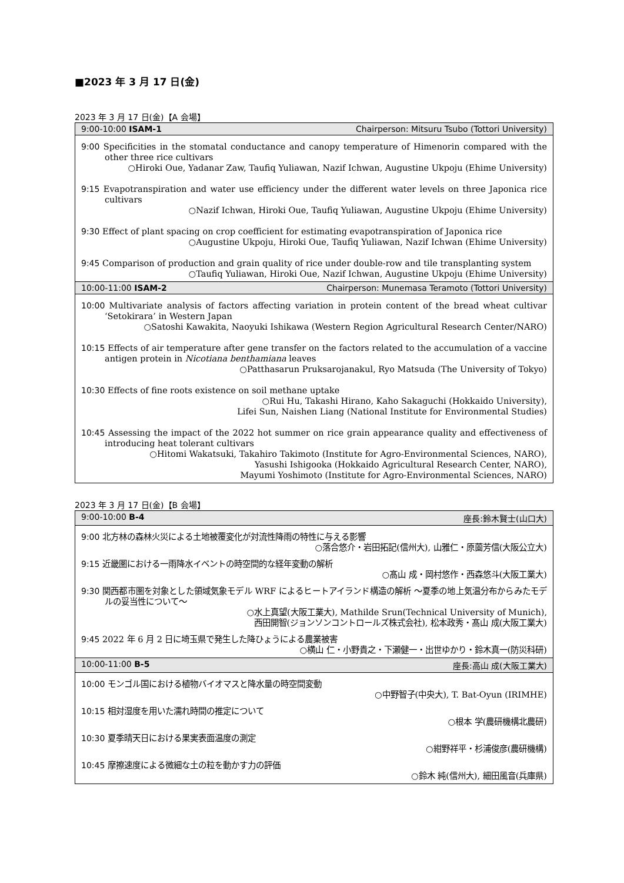■2023 年 3 月 17 日(金)
2023 年 3 月 17 日(金)【A 会場】
| 9:00-10:00 ISAM-1 Chairperson: Mitsuru Tsubo (Tottori University) |
| --- |
| 9:00 Specificities in the stomatal conductance and canopy temperature of Himenorin compared with the other three rice cultivars ○Hiroki Oue, Yadanar Zaw, Taufiq Yuliawan, Nazif Ichwan, Augustine Ukpoju (Ehime University) 9:15 Evapotranspiration and water use efficiency under the different water levels on three Japonica rice cultivars ○Nazif Ichwan, Hiroki Oue, Taufiq Yuliawan, Augustine Ukpoju (Ehime University) 9:30 Effect of plant spacing on crop coefficient for estimating evapotranspiration of Japonica rice ○Augustine Ukpoju, Hiroki Oue, Taufiq Yuliawan, Nazif Ichwan (Ehime University) 9:45 Comparison of production and grain quality of rice under double-row and tile transplanting system ○Taufiq Yuliawan, Hiroki Oue, Nazif Ichwan, Augustine Ukpoju (Ehime University) |
| 10:00-11:00 ISAM-2 Chairperson: Munemasa Teramoto (Tottori University) |
| 10:00 Multivariate analysis of factors affecting variation in protein content of the bread wheat cultivar ‘Setokirara’ in Western Japan ○Satoshi Kawakita, Naoyuki Ishikawa (Western Region Agricultural Research Center/NARO) 10:15 Effects of air temperature after gene transfer on the factors related to the accumulation of a vaccine antigen protein in Nicotiana benthamiana leaves ○Patthasarun Pruksarojanakul, Ryo Matsuda (The University of Tokyo) 10:30 Effects of fine roots existence on soil methane uptake ○Rui Hu, Takashi Hirano, Kaho Sakaguchi (Hokkaido University), Lifei Sun, Naishen Liang (National Institute for Environmental Studies) 10:45 Assessing the impact of the 2022 hot summer on rice grain appearance quality and effectiveness of introducing heat tolerant cultivars ○Hitomi Wakatsuki, Takahiro Takimoto (Institute for Agro-Environmental Sciences, NARO), Yasushi Ishigooka (Hokkaido Agricultural Research Center, NARO), Mayumi Yoshimoto (Institute for Agro-Environmental Sciences, NARO) |
2023 年 3 月 17 日(金)【B 会場】
| 9:00-10:00 B-4 座長:鈴木賢士(山口大) |
| --- |
| 9:00 北方林の森林火災による土地被覆変化が対流性降雨の特性に与える影響 ○落合悠介・岩田拓記(信州大), 山雅仁・原薗芳信(大阪公立大) 9:15 近畿圏における一雨降水イベントの時空間的な経年変動の解析 ○髙山 成・岡村悠作・西森悠斗(大阪工業大) 9:30 関西都市圏を対象とした領域気象モデル WRF によるヒートアイランド構造の解析 ～夏季の地上気温分布からみたモデルの妥当性について～ ○水上真望(大阪工業大), Mathilde Srun(Technical University of Munich), 西田開智(ジョンソンコントロールズ株式会社), 松本政秀・髙山 成(大阪工業大) 9:45 2022 年 6 月 2 日に埼玉県で発生した降ひょうによる農業被害 ○横山 仁・小野貴之・下瀬健一・出世ゆかり・鈴木真一(防災科研) |
| 10:00-11:00 B-5 座長:高山 成(大阪工業大) |
| 10:00 モンゴル国における植物バイオマスと降水量の時空間変動 ○中野智子(中央大), T. Bat-Oyun (IRIMHE) 10:15 相対湿度を用いた濡れ時間の推定について ○根本 学(農研機構北農研) 10:30 夏季晴天日における果実表面温度の測定 ○紺野祥平・杉浦俊彦(農研機構) 10:45 摩擦速度による微細な土の粒を動かす力の評価 ○鈴木 純(信州大), 細田風音(兵庫県) |